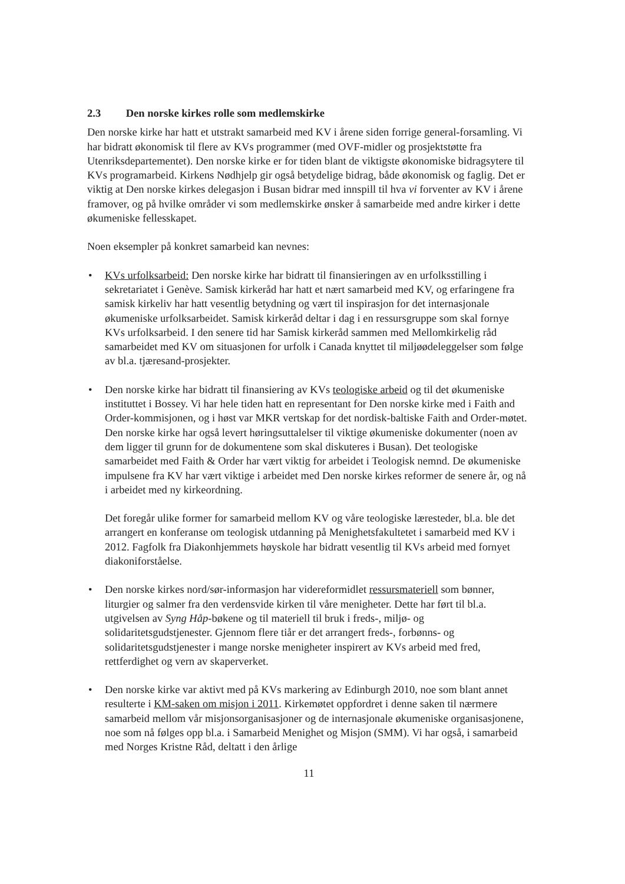2.3 Den norske kirkes rolle som medlemskirke
Den norske kirke har hatt et utstrakt samarbeid med KV i årene siden forrige general-forsamling. Vi har bidratt økonomisk til flere av KVs programmer (med OVF-midler og prosjektstøtte fra Utenriksdepartementet). Den norske kirke er for tiden blant de viktigste økonomiske bidragsytere til KVs programarbeid. Kirkens Nødhjelp gir også betydelige bidrag, både økonomisk og faglig. Det er viktig at Den norske kirkes delegasjon i Busan bidrar med innspill til hva vi forventer av KV i årene framover, og på hvilke områder vi som medlemskirke ønsker å samarbeide med andre kirker i dette økumeniske fellesskapet.
Noen eksempler på konkret samarbeid kan nevnes:
• KVs urfolksarbeid: Den norske kirke har bidratt til finansieringen av en urfolksstilling i sekretariatet i Genève. Samisk kirkeråd har hatt et nært samarbeid med KV, og erfaringene fra samisk kirkeliv har hatt vesentlig betydning og vært til inspirasjon for det internasjonale økumeniske urfolksarbeidet. Samisk kirkeråd deltar i dag i en ressursgruppe som skal fornye KVs urfolksarbeid. I den senere tid har Samisk kirkeråd sammen med Mellomkirkelig råd samarbeidet med KV om situasjonen for urfolk i Canada knyttet til miljøødeleggelser som følge av bl.a. tjæresand-prosjekter.
• Den norske kirke har bidratt til finansiering av KVs teologiske arbeid og til det økumeniske instituttet i Bossey. Vi har hele tiden hatt en representant for Den norske kirke med i Faith and Order-kommisjonen, og i høst var MKR vertskap for det nordisk-baltiske Faith and Order-møtet. Den norske kirke har også levert høringsuttalelser til viktige økumeniske dokumenter (noen av dem ligger til grunn for de dokumentene som skal diskuteres i Busan). Det teologiske samarbeidet med Faith & Order har vært viktig for arbeidet i Teologisk nemnd. De økumeniske impulsene fra KV har vært viktige i arbeidet med Den norske kirkes reformer de senere år, og nå i arbeidet med ny kirkeordning.
Det foregår ulike former for samarbeid mellom KV og våre teologiske læresteder, bl.a. ble det arrangert en konferanse om teologisk utdanning på Menighetsfakultetet i samarbeid med KV i 2012. Fagfolk fra Diakonhjemmets høyskole har bidratt vesentlig til KVs arbeid med fornyet diakoniforståelse.
• Den norske kirkes nord/sør-informasjon har videreformidlet ressursmateriell som bønner, liturgier og salmer fra den verdensvide kirken til våre menigheter. Dette har ført til bl.a. utgivelsen av Syng Håp-bøkene og til materiell til bruk i freds-, miljø- og solidaritetsgudstjenester. Gjennom flere tiår er det arrangert freds-, forbønns- og solidaritetsgudstjenester i mange norske menigheter inspirert av KVs arbeid med fred, rettferdighet og vern av skaperverket.
• Den norske kirke var aktivt med på KVs markering av Edinburgh 2010, noe som blant annet resulterte i KM-saken om misjon i 2011. Kirkemøtet oppfordret i denne saken til nærmere samarbeid mellom vår misjonsorganisasjoner og de internasjonale økumeniske organisasjonene, noe som nå følges opp bl.a. i Samarbeid Menighet og Misjon (SMM). Vi har også, i samarbeid med Norges Kristne Råd, deltatt i den årlige
11